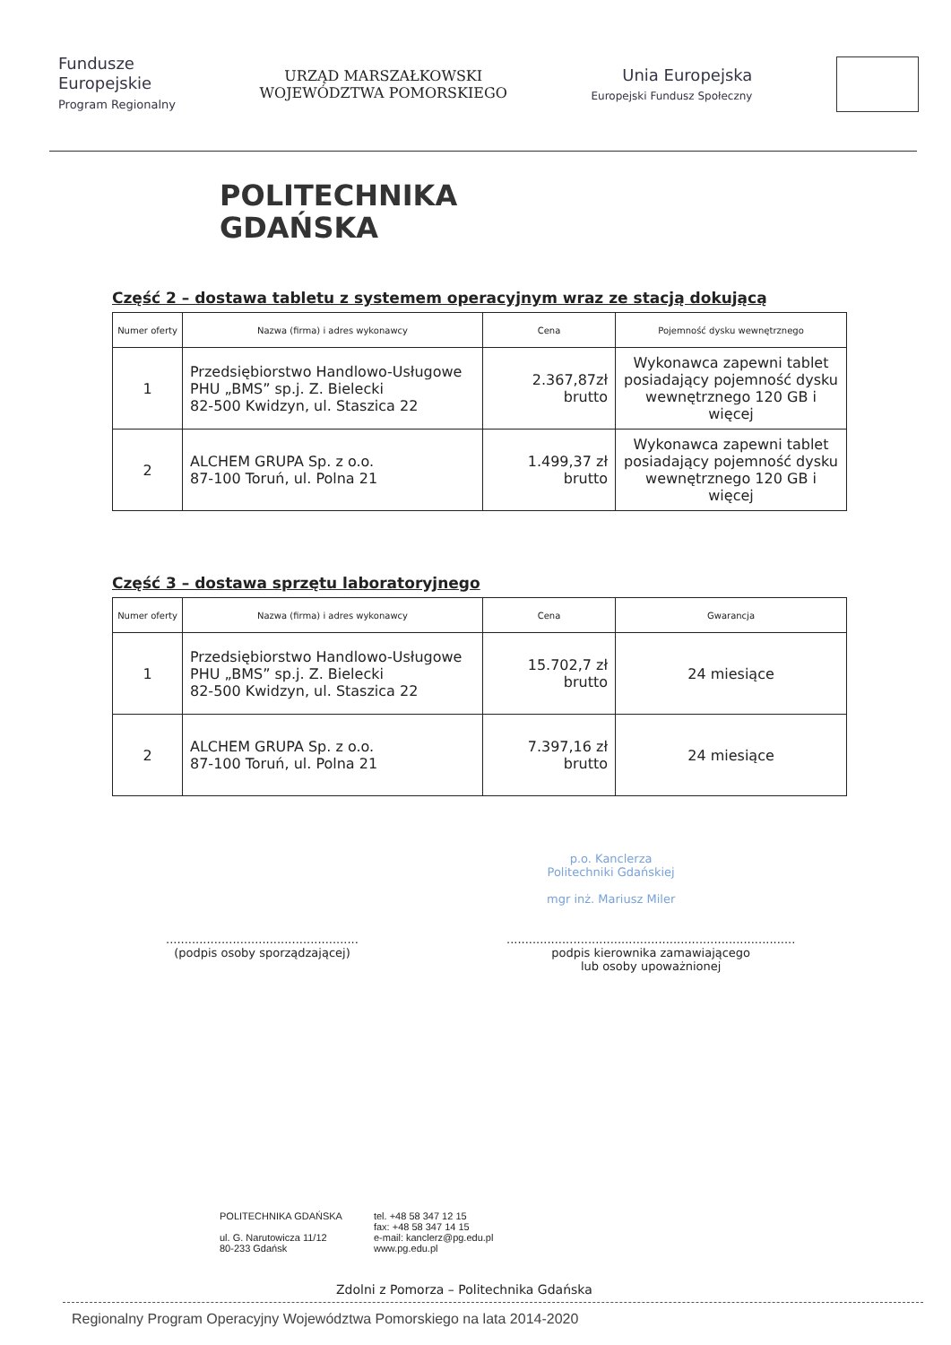Fundusze
Europejskie
Program Regionalny
URZĄD MARSZAŁKOWSKI
WOJEWÓDZTWA POMORSKIEGO
Unia Europejska
Europejski Fundusz Społeczny
POLITECHNIKA
GDAŃSKA
Część 2 – dostawa tabletu z systemem operacyjnym wraz ze stacją dokującą
| Numer oferty | Nazwa (firma) i adres wykonawcy | Cena | Pojemność dysku wewnętrznego |
| --- | --- | --- | --- |
| 1 | Przedsiębiorstwo Handlowo-Usługowe PHU „BMS” sp.j. Z. Bielecki 82-500 Kwidzyn, ul. Staszica 22 | 2.367,87zł brutto | Wykonawca zapewni tablet posiadający pojemność dysku wewnętrznego 120 GB i więcej |
| 2 | ALCHEM GRUPA Sp. z o.o. 87-100 Toruń, ul. Polna 21 | 1.499,37 zł brutto | Wykonawca zapewni tablet posiadający pojemność dysku wewnętrznego 120 GB i więcej |
Część 3 – dostawa sprzętu laboratoryjnego
| Numer oferty | Nazwa (firma) i adres wykonawcy | Cena | Gwarancja |
| --- | --- | --- | --- |
| 1 | Przedsiębiorstwo Handlowo-Usługowe PHU „BMS” sp.j. Z. Bielecki 82-500 Kwidzyn, ul. Staszica 22 | 15.702,7 zł brutto | 24 miesiące |
| 2 | ALCHEM GRUPA Sp. z o.o. 87-100 Toruń, ul. Polna 21 | 7.397,16 zł brutto | 24 miesiące |
....................................................
(podpis osoby sporządzającej)
p.o. Kanclerza
Politechniki Gdańskiej
mgr inż. Mariusz Miler
..............................................................................
podpis kierownika zamawiającego
lub osoby upoważnionej
POLITECHNIKA GDAŃSKA
ul. G. Narutowicza 11/12
80-233 Gdańsk
tel. +48 58 347 12 15
fax: +48 58 347 14 15
e-mail: kanclerz@pg.edu.pl
www.pg.edu.pl
Zdolni z Pomorza – Politechnika Gdańska
Regionalny Program Operacyjny Województwa Pomorskiego na lata 2014-2020